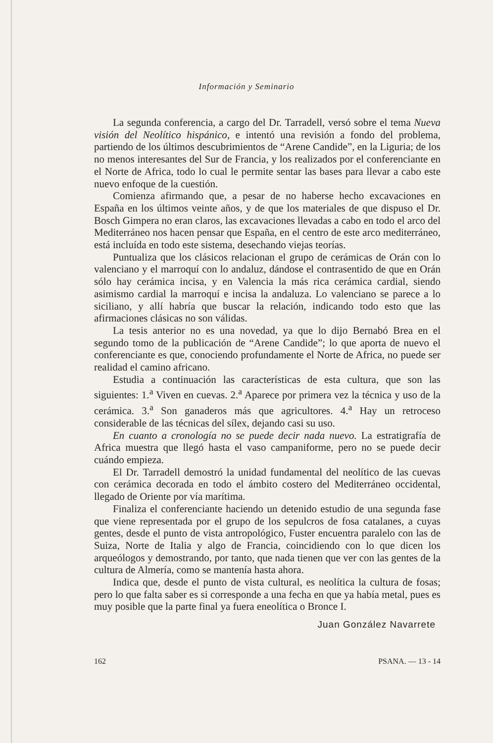Información y Seminario
La segunda conferencia, a cargo del Dr. Tarradell, versó sobre el tema Nueva visión del Neolítico hispánico, e intentó una revisión a fondo del problema, partiendo de los últimos descubrimientos de “Arene Candide”, en la Liguria; de los no menos interesantes del Sur de Francia, y los realizados por el conferenciante en el Norte de Africa, todo lo cual le permite sentar las bases para llevar a cabo este nuevo enfoque de la cuestión.
Comienza afirmando que, a pesar de no haberse hecho excavaciones en España en los últimos veinte años, y de que los materiales de que dispuso el Dr. Bosch Gimpera no eran claros, las excavaciones llevadas a cabo en todo el arco del Mediterráneo nos hacen pensar que España, en el centro de este arco mediterráneo, está incluída en todo este sistema, desechando viejas teorías.
Puntualiza que los clásicos relacionan el grupo de cerámicas de Orán con lo valenciano y el marroquí con lo andaluz, dándose el contrasentido de que en Orán sólo hay cerámica incisa, y en Valencia la más rica cerámica cardial, siendo asimismo cardial la marroquí e incisa la andaluza. Lo valenciano se parece a lo siciliano, y allí habría que buscar la relación, indicando todo esto que las afirmaciones clásicas no son válidas.
La tesis anterior no es una novedad, ya que lo dijo Bernabó Brea en el segundo tomo de la publicación de “Arene Candide”; lo que aporta de nuevo el conferenciante es que, conociendo profundamente el Norte de Africa, no puede ser realidad el camino africano.
Estudia a continuación las características de esta cultura, que son las siguientes: 1.<sup>a</sup> Viven en cuevas. 2.<sup>a</sup> Aparece por primera vez la técnica y uso de la cerámica. 3.<sup>a</sup> Son ganaderos más que agricultores. 4.<sup>a</sup> Hay un retroceso considerable de las técnicas del sílex, dejando casi su uso.
En cuanto a cronología no se puede decir nada nuevo. La estratigrafía de Africa muestra que llegó hasta el vaso campaniforme, pero no se puede decir cuándo empieza.
El Dr. Tarradell demostró la unidad fundamental del neolítico de las cuevas con cerámica decorada en todo el ámbito costero del Mediterráneo occidental, llegado de Oriente por vía marítima.
Finaliza el conferenciante haciendo un detenido estudio de una segunda fase que viene representada por el grupo de los sepulcros de fosa catalanes, a cuyas gentes, desde el punto de vista antropológico, Fuster encuentra paralelo con las de Suiza, Norte de Italia y algo de Francia, coincidiendo con lo que dicen los arqueólogos y demostrando, por tanto, que nada tienen que ver con las gentes de la cultura de Almería, como se mantenía hasta ahora.
Indica que, desde el punto de vista cultural, es neolítica la cultura de fosas; pero lo que falta saber es si corresponde a una fecha en que ya había metal, pues es muy posible que la parte final ya fuera eneolítica o Bronce I.
Juan González Navarrete
162 PSANA. — 13 - 14